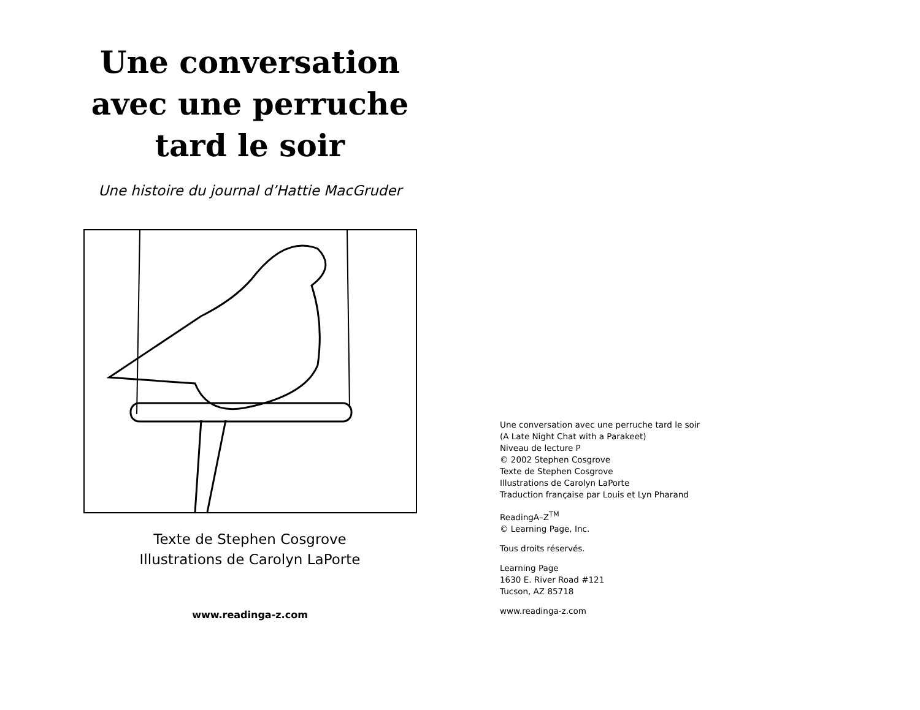Une conversation
avec une perruche
tard le soir
Une histoire du journal d’Hattie MacGruder
Texte de Stephen Cosgrove
Illustrations de Carolyn LaPorte
www.readinga-z.com
Une conversation avec une perruche tard le soir
(A Late Night Chat with a Parakeet)
Niveau de lecture P
© 2002 Stephen Cosgrove
Texte de Stephen Cosgrove
Illustrations de Carolyn LaPorte
Traduction française par Louis et Lyn Pharand
ReadingA–Z<sup>TM</sup>
© Learning Page, Inc.
Tous droits réservés.
Learning Page
1630 E. River Road #121
Tucson, AZ 85718
www.readinga-z.com